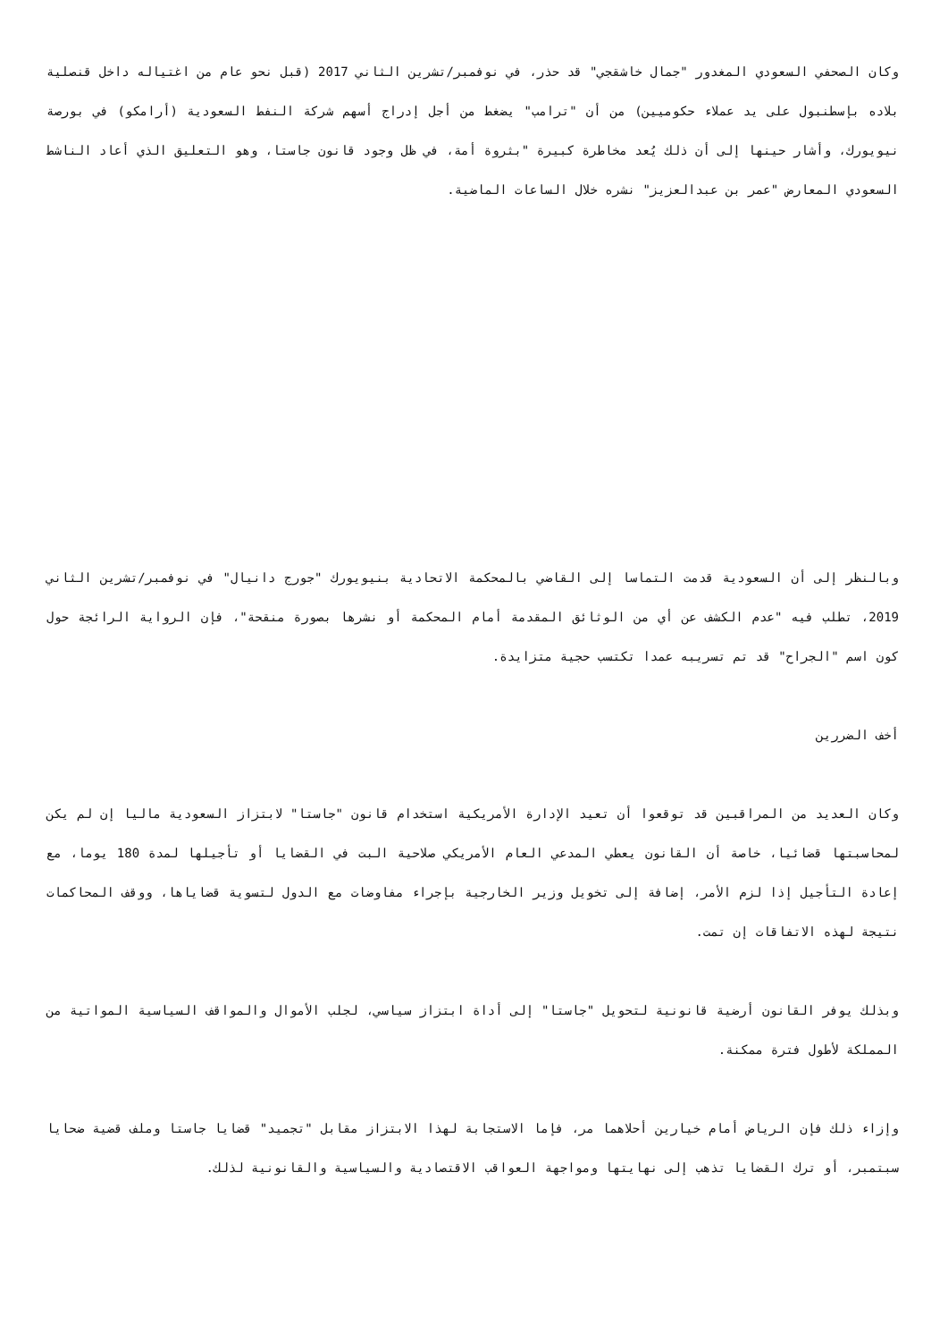وكان الصحفي السعودي المغدور "جمال خاشقجي" قد حذر، في نوفمبر/تشرين الثاني 2017 (قبل نحو عام من اغتياله داخل قنصلية بلاده بإسطنبول على يد عملاء حكوميين) من أن "ترامب" يضغط من أجل إدراج أسهم شركة النفط السعودية (أرامكو) في بورصة نيويورك، وأشار حينها إلى أن ذلك يُعد مخاطرة كبيرة "بثروة أمة، في ظل وجود قانون جاستا، وهو التعليق الذي أعاد الناشط السعودي المعارض "عمر بن عبدالعزيز" نشره خلال الساعات الماضية.
وبالنظر إلى أن السعودية قدمت التماسا إلى القاضي بالمحكمة الاتحادية بنيويورك "جورج دانيال" في نوفمبر/تشرين الثاني 2019، تطلب فيه "عدم الكشف عن أي من الوثائق المقدمة أمام المحكمة أو نشرها بصورة منقحة"، فإن الرواية الرائجة حول كون اسم "الجراح" قد تم تسريبه عمدا تكتسب حجية متزايدة.
أخف الضررين
وكان العديد من المراقبين قد توقعوا أن تعيد الإدارة الأمريكية استخدام قانون "جاستا" لابتزاز السعودية ماليا إن لم يكن لمحاسبتها قضائيا، خاصة أن القانون يعطي المدعي العام الأمريكي صلاحية البت في القضايا أو تأجيلها لمدة 180 يوما، مع إعادة التأجيل إذا لزم الأمر، إضافة إلى تخويل وزير الخارجية بإجراء مفاوضات مع الدول لتسوية قضاياها، ووقف المحاكمات نتيجة لهذه الاتفاقات إن تمت.
وبذلك يوفر القانون أرضية قانونية لتحويل "جاستا" إلى أداة ابتزاز سياسي، لجلب الأموال والمواقف السياسية المواتية من المملكة لأطول فترة ممكنة.
وإزاء ذلك فإن الرياض أمام خيارين أحلاهما مر، فإما الاستجابة لهذا الابتزاز مقابل "تجميد" قضايا جاستا وملف قضية ضحايا سبتمبر، أو ترك القضايا تذهب إلى نهايتها ومواجهة العواقب الاقتصادية والسياسية والقانونية لذلك.